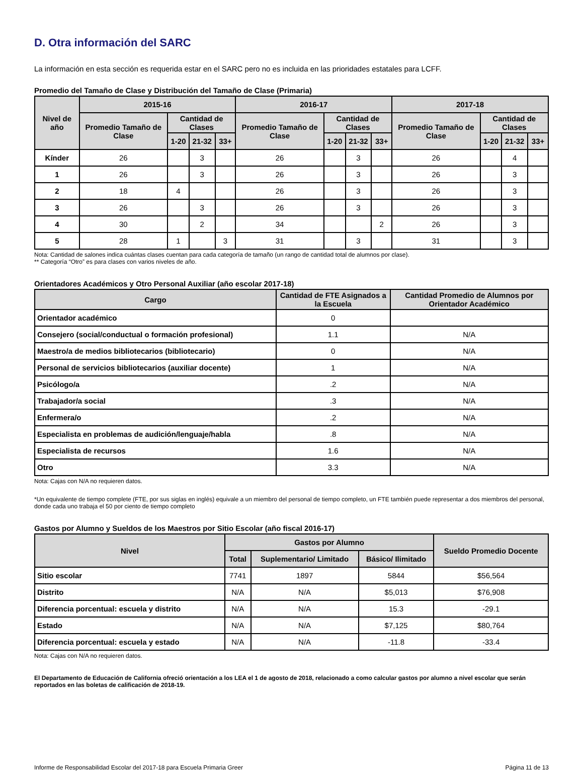D. Otra información del SARC
La información en esta sección es requerida estar en el SARC pero no es incluida en las prioridades estatales para LCFF.
Promedio del Tamaño de Clase y Distribución del Tamaño de Clase (Primaria)
| Nivel de año | 2015-16 | | | | 2016-17 | | | | 2017-18 | | | |
| --- | --- | --- | --- | --- | --- | --- | --- | --- | --- | --- | --- | --- |
| | Promedio Tamaño de Clase | Cantidad de Clases | | | Promedio Tamaño de Clase | Cantidad de Clases | | | Promedio Tamaño de Clase | Cantidad de Clases | | |
| | | 1-20 | 21-32 | 33+ | | 1-20 | 21-32 | 33+ | | 1-20 | 21-32 | 33+ |
| Kínder | 26 | | 3 | | 26 | | 3 | | 26 | | 4 | |
| 1 | 26 | | 3 | | 26 | | 3 | | 26 | | 3 | |
| 2 | 18 | 4 | | | 26 | | 3 | | 26 | | 3 | |
| 3 | 26 | | 3 | | 26 | | 3 | | 26 | | 3 | |
| 4 | 30 | | 2 | | 34 | | | 2 | 26 | | 3 | |
| 5 | 28 | 1 | | 3 | 31 | | 3 | | 31 | | 3 | |
Nota: Cantidad de salones indica cuántas clases cuentan para cada categoría de tamaño (un rango de cantidad total de alumnos por clase).
** Categoría “Otro” es para clases con varios niveles de año.
Orientadores Académicos y Otro Personal Auxiliar (año escolar 2017-18)
| Cargo | Cantidad de FTE Asignados a la Escuela | Cantidad Promedio de Alumnos por Orientador Académico |
| --- | --- | --- |
| Orientador académico | 0 | |
| Consejero (social/conductual o formación profesional) | 1.1 | N/A |
| Maestro/a de medios bibliotecarios (bibliotecario) | 0 | N/A |
| Personal de servicios bibliotecarios (auxiliar docente) | 1 | N/A |
| Psicólogo/a | .2 | N/A |
| Trabajador/a social | .3 | N/A |
| Enfermera/o | .2 | N/A |
| Especialista en problemas de audición/lenguaje/habla | .8 | N/A |
| Especialista de recursos | 1.6 | N/A |
| Otro | 3.3 | N/A |
Nota: Cajas con N/A no requieren datos.
*Un equivalente de tiempo complete (FTE, por sus siglas en inglés) equivale a un miembro del personal de tiempo completo, un FTE también puede representar a dos miembros del personal, donde cada uno trabaja el 50 por ciento de tiempo completo
Gastos por Alumno y Sueldos de los Maestros por Sitio Escolar (año fiscal 2016-17)
| Nivel | Gastos por Alumno | | | Sueldo Promedio Docente |
| --- | --- | --- | --- | --- |
| | Total | Suplementario/ Limitado | Básico/ Ilimitado | |
| Sitio escolar | 7741 | 1897 | 5844 | $56,564 |
| Distrito | N/A | N/A | $5,013 | $76,908 |
| Diferencia porcentual: escuela y distrito | N/A | N/A | 15.3 | -29.1 |
| Estado | N/A | N/A | $7,125 | $80,764 |
| Diferencia porcentual: escuela y estado | N/A | N/A | -11.8 | -33.4 |
Nota: Cajas con N/A no requieren datos.
El Departamento de Educación de California ofreció orientación a los LEA el 1 de agosto de 2018, relacionado a como calcular gastos por alumno a nivel escolar que serán reportados en las boletas de calificación de 2018-19.
Informe de Responsabilidad Escolar del 2017-18 para Escuela Primaria Greer Página 11 de 13